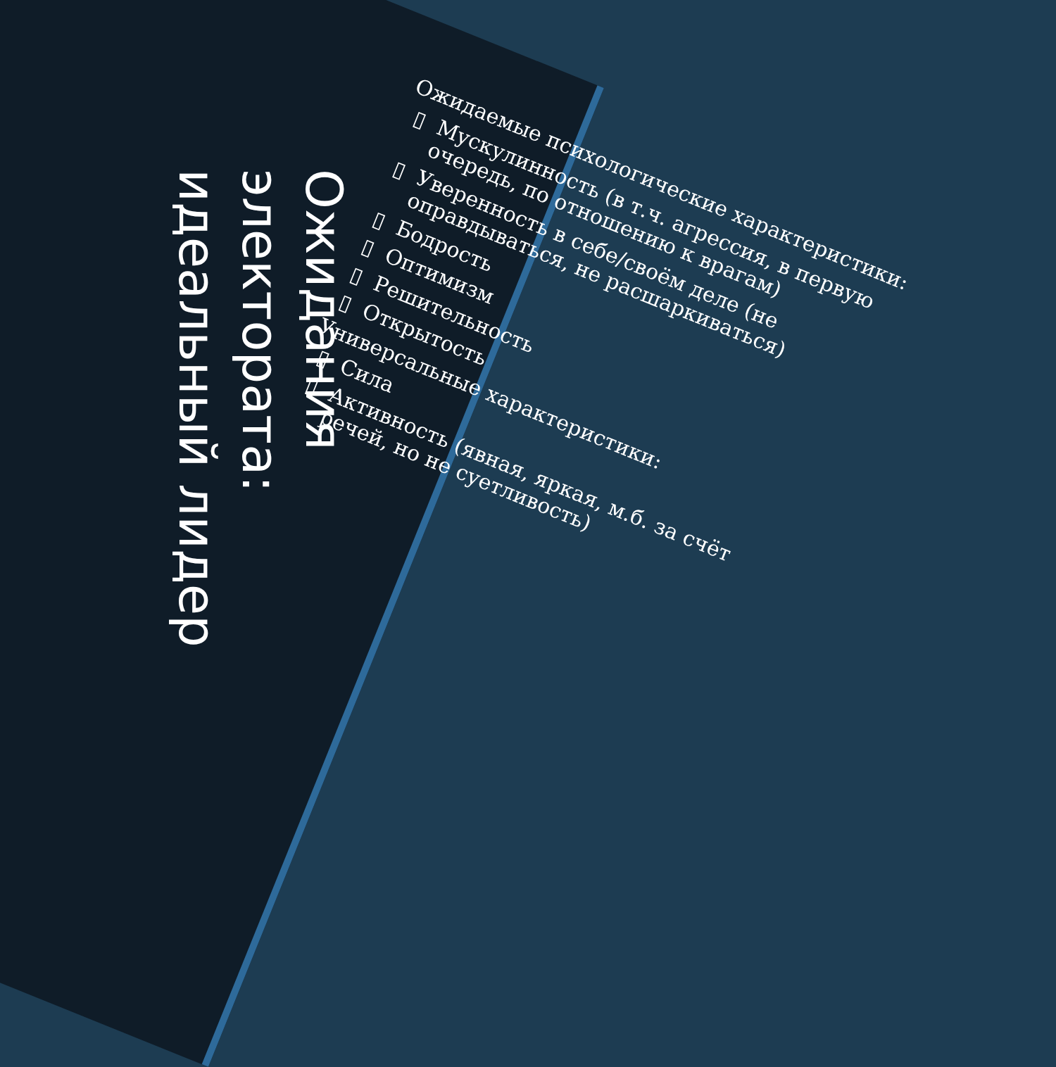Ожидания
электората:
идеальный лидер
Ожидаемые психологические характеристики:
Мускулинность (в т.ч. агрессия, в первую очередь, по отношению к врагам)
Уверенность в себе/своём деле (не оправдываться, не расшаркиваться)
Бодрость
Оптимизм
Решительность
Открытость
Универсальные характеристики:
Сила
Активность (явная, яркая, м.б. за счёт речей, но не суетливость)